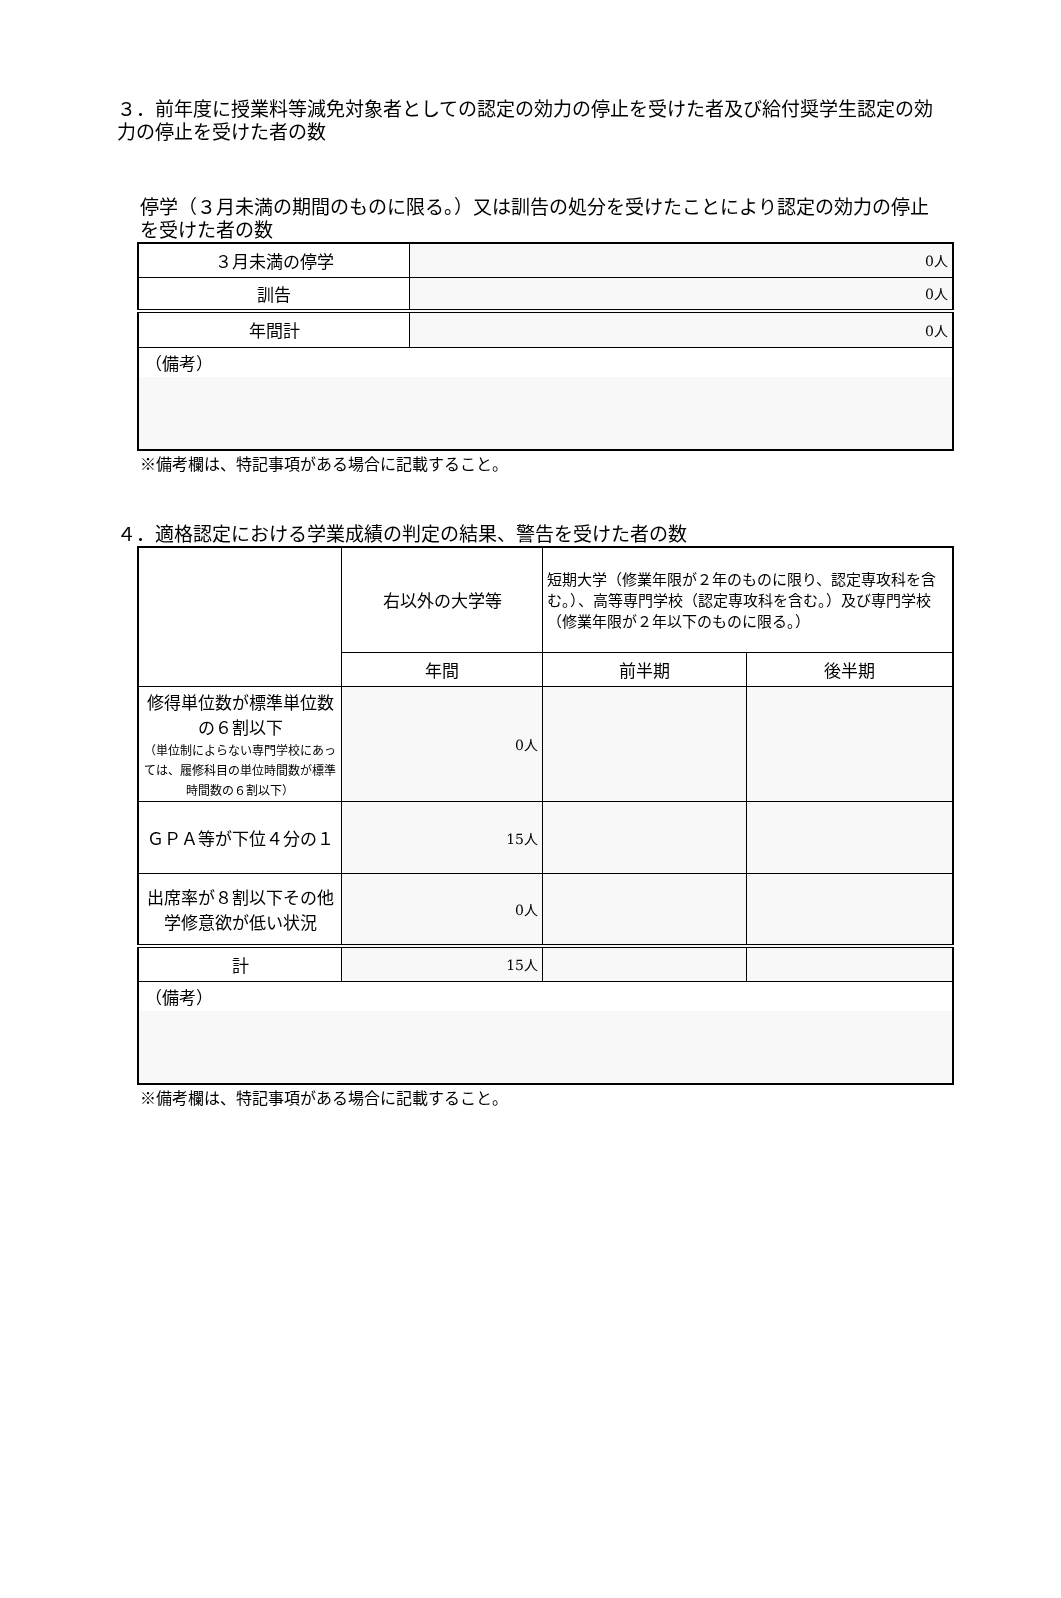３．前年度に授業料等減免対象者としての認定の効力の停止を受けた者及び給付奨学生認定の効力の停止を受けた者の数
停学（３月未満の期間のものに限る。）又は訓告の処分を受けたことにより認定の効力の停止を受けた者の数
| ３月未満の停学 | 0人 |
| 訓告 | 0人 |
| 年間計 | 0人 |
| （備考） | |
※備考欄は、特記事項がある場合に記載すること。
４．適格認定における学業成績の判定の結果、警告を受けた者の数
| | 右以外の大学等 | 短期大学（修業年限が２年のものに限り、認定専攻科を含む。）、高等専門学校（認定専攻科を含む。）及び専門学校（修業年限が２年以下のものに限る。） | |
| | 年間 | 前半期 | 後半期 |
| 修得単位数が標準単位数の６割以下 （単位制によらない専門学校にあっては、履修科目の単位時間数が標準時間数の６割以下） | 0人 | | |
| ＧＰＡ等が下位４分の１ | 15人 | | |
| 出席率が８割以下その他学修意欲が低い状況 | 0人 | | |
| 計 | 15人 | | |
| （備考） | | | |
※備考欄は、特記事項がある場合に記載すること。